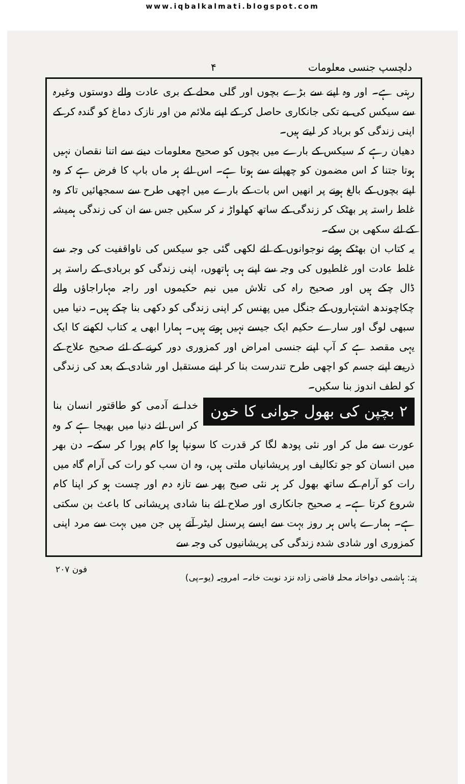www.iqbalkalmati.blogspot.com
دلچسپ جنسی معلومات ۴
رہتی ہے۔ اور وہ اپنے سے بڑے بچوں اور گلی محلے کے بری عادت والے دوستوں وغیرہ سے سیکس کی بے تکی جانکاری حاصل کر کے اپنے ملائم من اور نازک دماغ کو گندہ کر کے اپنی زندگی کو برباد کر لیتے ہیں۔
دھیان رہے کہ سیکس کے بارے میں بچوں کو صحیح معلومات دینے سے اتنا نقصان نہیں ہوتا جتنا کہ اس مضمون کو چھپانے سے ہوتا ہے۔ اس لئے ہر ماں باپ کا فرض ہے کہ وہ اپنے بچوں کے بالغ ہونے پر انھیں اس بات کے بارے میں اچھی طرح سے سمجھائیں تاکہ وہ غلط راستہ پر بھٹک کر زندگی کے ساتھ کھلواڑ نہ کر سکیں جس سے ان کی زندگی ہمیشہ کے لئے سکھی بن سکے۔
یہ کتاب ان بھٹکے ہوئے نوجوانوں کے لئے لکھی گئی جو سیکس کی ناواقفیت کی وجہ سے غلط عادت اور غلطیوں کی وجہ سے اپنے ہی ہاتھوں، اپنی زندگی کو بربادی کے راستہ پر ڈال چکے ہیں اور صحیح راہ کی تلاش میں نیم حکیموں اور راجہ مہاراجاؤں والے چکاچوندھ اشتہاروں کے جنگل میں پھنس کر اپنی زندگی کو دکھی بنا چکے ہیں۔ دنیا میں سبھی لوگ اور سارے حکیم ایک جیسے نہیں ہوتے ہیں۔ ہمارا ابھی یہ کتاب لکھنے کا ایک یہی مقصد ہے کہ آپ اپنے جنسی امراض اور کمزوری دور کرنے کے لئے صحیح علاج کے ذریعے اپنے جسم کو اچھی طرح تندرست بنا کر اپنے مستقبل اور شادی کے بعد کی زندگی کو لطف اندوز بنا سکیں۔
۲ بچپن کی بھول جوانی کا خون
خدا نے آدمی کو طاقتور انسان بنا کر اس لئے دنیا میں بھیجا ہے کہ وہ عورت سے مل کر اور نئی پودھ لگا کر قدرت کا سونپا ہوا کام پورا کر سکے۔ دن بھر میں انسان کو جو تکالیف اور پریشانیاں ملتی ہیں، وہ ان سب کو رات کی آرام گاہ میں رات کو آرام کے ساتھ بھول کر ہر نئی صبح پھر سے تازہ دم اور چست ہو کر اپنا کام شروع کرتا ہے۔ یہ صحیح جانکاری اور صلاح لئے بنا شادی پریشانی کا باعث بن سکتی ہے۔ ہمارے پاس ہر روز بہت سے ایسے پرسنل لیٹر آتے ہیں جن میں بہت سے مرد اپنی کمزوری اور شادی شدہ زندگی کی پریشانیوں کی وجہ سے
پتہ: ہاشمی دواخانہ محلہ قاضی زادہ نزد نوبت خانہ۔ امروہہ (یو۔پی) فون ۲۰۷